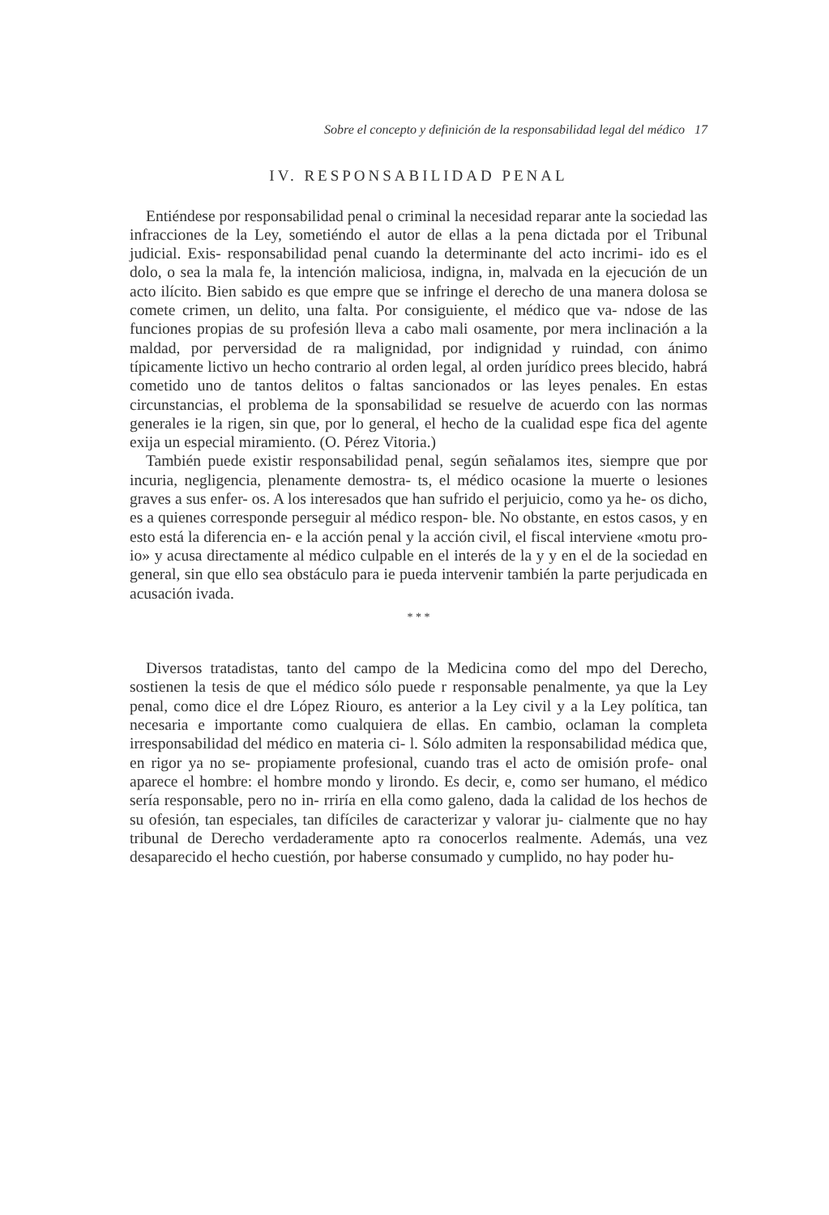Sobre el concepto y definición de la responsabilidad legal del médico 17
IV. RESPONSABILIDAD PENAL
Entiéndese por responsabilidad penal o criminal la necesidad reparar ante la sociedad las infracciones de la Ley, sometiéndo el autor de ellas a la pena dictada por el Tribunal judicial. Exis- responsabilidad penal cuando la determinante del acto incrimi- ido es el dolo, o sea la mala fe, la intención maliciosa, indigna, in, malvada en la ejecución de un acto ilícito. Bien sabido es que empre que se infringe el derecho de una manera dolosa se comete crimen, un delito, una falta. Por consiguiente, el médico que va- ndose de las funciones propias de su profesión lleva a cabo mali osamente, por mera inclinación a la maldad, por perversidad de ra malignidad, por indignidad y ruindad, con ánimo típicamente lictivo un hecho contrario al orden legal, al orden jurídico prees blecido, habrá cometido uno de tantos delitos o faltas sancionados or las leyes penales. En estas circunstancias, el problema de la sponsabilidad se resuelve de acuerdo con las normas generales ie la rigen, sin que, por lo general, el hecho de la cualidad espe fica del agente exija un especial miramiento. (O. Pérez Vitoria.)
También puede existir responsabilidad penal, según señalamos ites, siempre que por incuria, negligencia, plenamente demostra- ts, el médico ocasione la muerte o lesiones graves a sus enfer- os. A los interesados que han sufrido el perjuicio, como ya he- os dicho, es a quienes corresponde perseguir al médico respon- ble. No obstante, en estos casos, y en esto está la diferencia en- e la acción penal y la acción civil, el fiscal interviene «motu pro- io» y acusa directamente al médico culpable en el interés de la y y en el de la sociedad en general, sin que ello sea obstáculo para ie pueda intervenir también la parte perjudicada en acusación ivada.
* * *
Diversos tratadistas, tanto del campo de la Medicina como del mpo del Derecho, sostienen la tesis de que el médico sólo puede r responsable penalmente, ya que la Ley penal, como dice el dre López Riouro, es anterior a la Ley civil y a la Ley política, tan necesaria e importante como cualquiera de ellas. En cambio, oclaman la completa irresponsabilidad del médico en materia ci- l. Sólo admiten la responsabilidad médica que, en rigor ya no se- propiamente profesional, cuando tras el acto de omisión profe- onal aparece el hombre: el hombre mondo y lirondo. Es decir, e, como ser humano, el médico sería responsable, pero no in- rriría en ella como galeno, dada la calidad de los hechos de su ofesión, tan especiales, tan difíciles de caracterizar y valorar ju- cialmente que no hay tribunal de Derecho verdaderamente apto ra conocerlos realmente. Además, una vez desaparecido el hecho cuestión, por haberse consumado y cumplido, no hay poder hu-